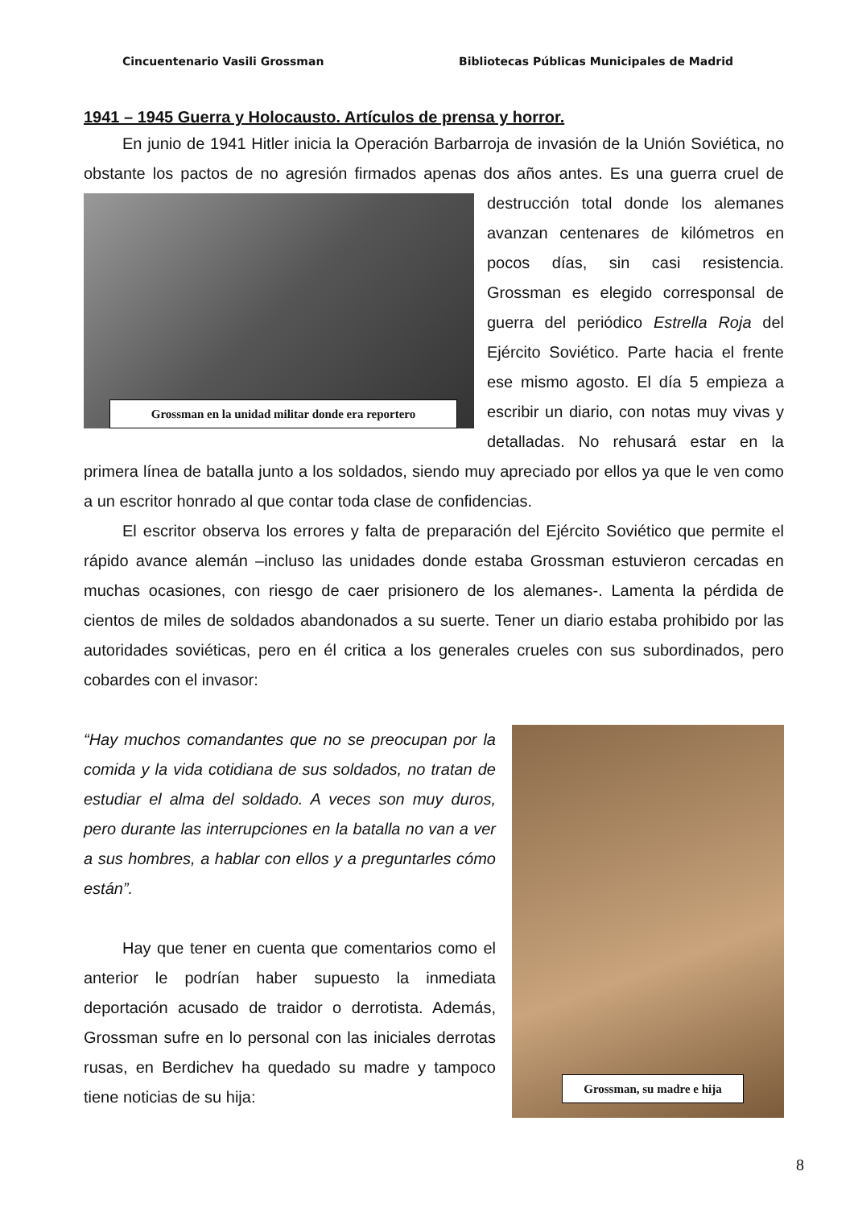Cincuentenario Vasili Grossman Bibliotecas Públicas Municipales de Madrid
1941 – 1945 Guerra y Holocausto. Artículos de prensa y horror.
En junio de 1941 Hitler inicia la Operación Barbarroja de invasión de la Unión Soviética, no obstante los pactos de no agresión firmados apenas dos años antes. Es una Grossman en la unidad militar donde era reportero guerra cruel de destrucción total donde los alemanes avanzan centenares de kilómetros en pocos días, sin casi resistencia. Grossman es elegido corresponsal de guerra del periódico Estrella Roja del Ejército Soviético. Parte hacia el frente ese mismo agosto. El día 5 empieza a escribir un diario, con notas muy vivas y detalladas. No rehusará estar en la primera línea de batalla junto a los soldados, siendo muy apreciado por ellos ya que le ven como a un escritor honrado al que contar toda clase de confidencias.
El escritor observa los errores y falta de preparación del Ejército Soviético que permite el rápido avance alemán –incluso las unidades donde estaba Grossman estuvieron cercadas en muchas ocasiones, con riesgo de caer prisionero de los alemanes-. Lamenta la pérdida de cientos de miles de soldados abandonados a su suerte. Tener un diario estaba prohibido por las autoridades soviéticas, pero en él critica a los generales crueles con sus subordinados, pero cobardes con el invasor:
Grossman, su madre e hija
“Hay muchos comandantes que no se preocupan por la comida y la vida cotidiana de sus soldados, no tratan de estudiar el alma del soldado. A veces son muy duros, pero durante las interrupciones en la batalla no van a ver a sus hombres, a hablar con ellos y a preguntarles cómo están”.
Hay que tener en cuenta que comentarios como el anterior le podrían haber supuesto la inmediata deportación acusado de traidor o derrotista. Además, Grossman sufre en lo personal con las iniciales derrotas rusas, en Berdichev ha quedado su madre y tampoco tiene noticias de su hija:
8